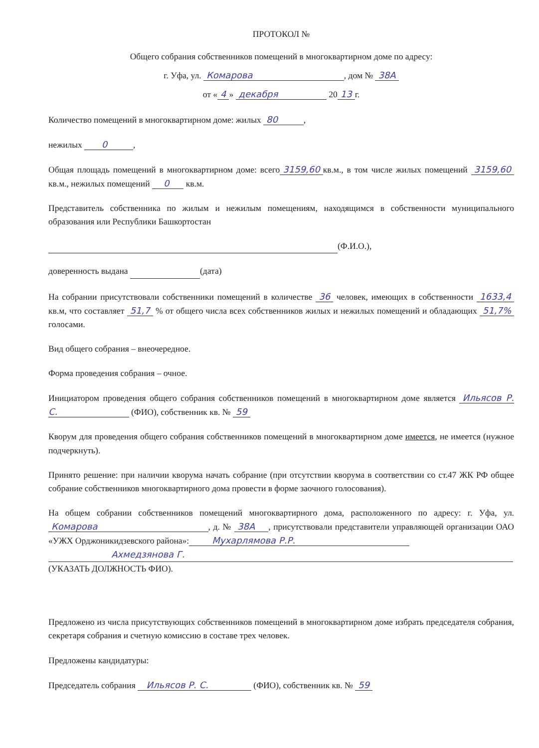ПРОТОКОЛ №
Общего собрания собственников помещений в многоквартирном доме по адресу:
г. Уфа, ул. Комарова , дом № 38А
от « 4 » декабря 20 13 г.
Количество помещений в многоквартирном доме: жилых 80 ,
нежилых 0 ,
Общая площадь помещений в многоквартирном доме: всего 3159,60 кв.м., в том числе жилых помещений 3159,60 кв.м., нежилых помещений 0 кв.м.
Представитель собственника по жилым и нежилым помещениям, находящимся в собственности муниципального образования или Республики Башкортостан
(Ф.И.О.),
доверенность выдана (дата)
На собрании присутствовали собственники помещений в количестве 36 человек, имеющих в собственности 1633,4 кв.м, что составляет 51,7 % от общего числа всех собственников жилых и нежилых помещений и обладающих 51,7% голосами.
Вид общего собрания – внеочередное.
Форма проведения собрания – очное.
Инициатором проведения общего собрания собственников помещений в многоквартирном доме является Ильясов Р. С. (ФИО), собственник кв. № 59
Кворум для проведения общего собрания собственников помещений в многоквартирном доме имеется, не имеется (нужное подчеркнуть).
Принято решение: при наличии кворума начать собрание (при отсутствии кворума в соответствии со ст.47 ЖК РФ общее собрание собственников многоквартирного дома провести в форме заочного голосования).
На общем собрании собственников помещений многоквартирного дома, расположенного по адресу: г. Уфа, ул. Комарова , д. № 38А , присутствовали представители управляющей организации ОАО «УЖХ Орджоникидзевского района»: Мухарлямова Р.Р.
Ахмедзянова Г.
(УКАЗАТЬ ДОЛЖНОСТЬ ФИО).
Предложено из числа присутствующих собственников помещений в многоквартирном доме избрать председателя собрания, секретаря собрания и счетную комиссию в составе трех человек.
Предложены кандидатуры:
Председатель собрания Ильясов Р. С. (ФИО), собственник кв. № 59